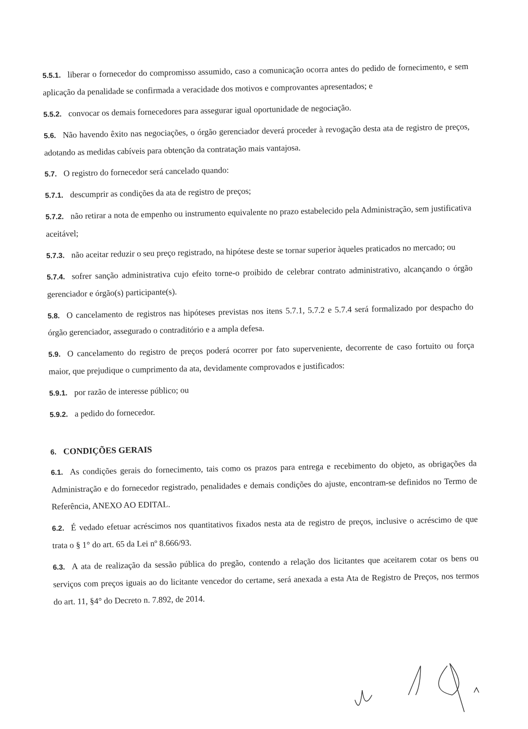5.5.1. liberar o fornecedor do compromisso assumido, caso a comunicação ocorra antes do pedido de fornecimento, e sem aplicação da penalidade se confirmada a veracidade dos motivos e comprovantes apresentados; e
5.5.2. convocar os demais fornecedores para assegurar igual oportunidade de negociação.
5.6. Não havendo êxito nas negociações, o órgão gerenciador deverá proceder à revogação desta ata de registro de preços, adotando as medidas cabíveis para obtenção da contratação mais vantajosa.
5.7. O registro do fornecedor será cancelado quando:
5.7.1. descumprir as condições da ata de registro de preços;
5.7.2. não retirar a nota de empenho ou instrumento equivalente no prazo estabelecido pela Administração, sem justificativa aceitável;
5.7.3. não aceitar reduzir o seu preço registrado, na hipótese deste se tornar superior àqueles praticados no mercado; ou
5.7.4. sofrer sanção administrativa cujo efeito torne-o proibido de celebrar contrato administrativo, alcançando o órgão gerenciador e órgão(s) participante(s).
5.8. O cancelamento de registros nas hipóteses previstas nos itens 5.7.1, 5.7.2 e 5.7.4 será formalizado por despacho do órgão gerenciador, assegurado o contraditório e a ampla defesa.
5.9. O cancelamento do registro de preços poderá ocorrer por fato superveniente, decorrente de caso fortuito ou força maior, que prejudique o cumprimento da ata, devidamente comprovados e justificados:
5.9.1. por razão de interesse público; ou
5.9.2. a pedido do fornecedor.
6. CONDIÇÕES GERAIS
6.1. As condições gerais do fornecimento, tais como os prazos para entrega e recebimento do objeto, as obrigações da Administração e do fornecedor registrado, penalidades e demais condições do ajuste, encontram-se definidos no Termo de Referência, ANEXO AO EDITAL.
6.2. É vedado efetuar acréscimos nos quantitativos fixados nesta ata de registro de preços, inclusive o acréscimo de que trata o § 1° do art. 65 da Lei nº 8.666/93.
6.3. A ata de realização da sessão pública do pregão, contendo a relação dos licitantes que aceitarem cotar os bens ou serviços com preços iguais ao do licitante vencedor do certame, será anexada a esta Ata de Registro de Preços, nos termos do art. 11, §4° do Decreto n. 7.892, de 2014.